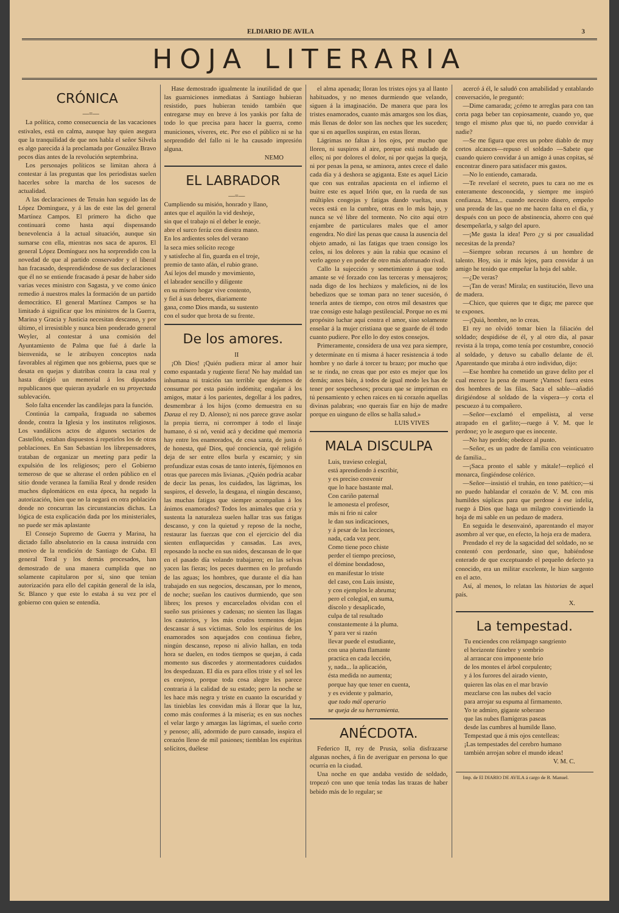ELDIARIO DE AVILA 3
HOJA LITERARIA
CRÓNICA
—=—
La política, como consecuencia de las vacaciones estivales, está en calma, aunque hay quien asegura que la tranquilidad de que nos habla el señor Silvela es algo parecida á la proclamada por González Bravo pocos días antes de la revolución septembrina.
Los personajes políticos se limitan ahora á contestar á las preguntas que los periodistas suelen hacerles sobre la marcha de los sucesos de actualidad.
A las declaraciones de Tetuán han seguido las de López Dominguez, y á las de este las del general Martínez Campos. El primero ha dicho que continuará como hasta aquí dispensando benevolencia á la actual situación, aunque sin sumarse con ella, mientras nos saca de apuros. El general López Domínguez nos ha sorprendido con la novedad de que al partido conservador y el liberal han fracasado, desprendiéndose de sus declaraciones que él no se entiende fracasado á pesar de haber sido varias veces ministro con Sagasta, y ve como único remedio á nuestros males la formación de un partido democrático. El general Martínez Campos se ha limitado á significar que los ministros de la Guerra, Marina y Gracia y Justicia necesitan descanso, y por último, el irresistible y nunca bien ponderado general Weyler, al contestar á una comisión del Ayuntamiento de Palma que fué á darle la bienvenida, se le atribuyen conceptos nada favorables al régimen que nos gobierna, pues que se desata en quejas y diatribas contra la casa real y hasta dirigió un memorial á los diputados republicanos que quieran ayudarle en su proyectada sublevación.
Solo falta encender las candilejas para la función.
Continúa la campaña, fraguada no sabemos donde, contra la Iglesia y los institutos religiosos. Los vandálicos actos de algunos sectarios de Castellón, estaban dispuestos á repetirlos los de otras poblaciones. En San Sebastian los librepensadores, trataban de organizar un meeting para pedir la expulsión de los religiosos; pero el Gobierno temeroso de que se alterase el orden público en el sitio donde veranea la familia Real y donde residen muchos diplomáticos en esta época, ha negado la autorización, bien que no la negará en otra población donde no concurran las circunstancias dichas. La lógica de esta explicación dada por los ministeriales, no puede ser más aplastante
El Consejo Supremo de Guerra y Marina, ha dictado fallo absolutorio en la causa instruida con motivo de la rendición de Santiago de Cuba. El general Toral y los demás procesados, han demostrado de una manera cumplida que no solamente capitularon por sí, sino que tenian autorización para ello del capitán general de la isla, Sr. Blanco y que este lo estaba á su vez por el gobierno con quien se entendía.
Hase demostrado igualmente la inutilidad de que las guarniciones inmediatas á Santiago hubieran resistido, pues hubieran tenido también que entregarse muy en breve á los yankis por falta de todo lo que precisa para hacer la guerra, como municiones, víveres, etc. Por eso el público ni se ha sorprendido del fallo ni le ha causado impresión alguna.
NEMO
EL LABRADOR
—=—
Cumpliendo su misión, honrado y llano,
antes que el aquilón la vid deshoje,
sin que el trabajo ni el deber le enoje.
abre el surco feráz con diestra mano.
En los ardientes soles del verano
la seca mies solícito recoge
y satisfecho al fin, guarda en el troje,
premio de tanto afán, el rubio grano.
Así lejos del mundo y movimiento,
el labrador sencillo y diligente
en su mísero hogar vive contento,
y fiel á sus deberes, diariamente
gana, como Dios manda, su sustento
con el sudor que brota de su frente.
De los amores.
II
¡Oh Dios! ¡Quién pudiera mirar al amor huir como espantada y rugiente fiera! No hay maldad tan inhumana ni traición tan terrible que dejemos de consumar por esta pasión indómita; engañar á los amigos, matar á los parientes, degollar á los padres, desmembrar á los hijos (como demuestra en su Danza el rey D. Alonso); ni nos parece grave asolar la propia tierra, ni corromper á todo el linaje humano, ó si nó, venid acá y decidme qué memoria hay entre los enamorados, de cosa santa, de justa ó de honesta, qué Dios, qué conciencia, qué religión deja de ser entre ellos burla y escarnio; y sin profundizar estas cosas de tanto interés, fijémonos en otras que parecen más livianas. ¿Quién podría acabar de decir las penas, los cuidados, las lágrimas, los suspiros, el desvelo, la desgana, el ningún descanso, las muchas fatigas que siempre acompañan á los ánimos enamorados? Todos los animales que cría y sustenta la naturaleza suelen hallar tras sus fatigas descanso, y con la quietud y reposo de la noche, restaurar las fuerzas que con el ejercicio del dia sienten enflaquecidas y cansadas. Las aves, reposando la noche en sus nidos, descansan de lo que en el pasado día volando trabajaron; en las selvas yacen las fieras; los peces duermen en lo profundo de las aguas; los hombres, que durante el día han trabajado en sus negocios, descansan, por lo menos, de noche; sueñan los cautivos durmiendo, que son libres; los presos y encarcelados olvidan con el sueño sus prisiones y cadenas; no sienten las llagas los cauterios, y los más crudos tormentos dejan descansar á sus víctimas. Solo los espíritus de los enamorados son aquejados con continua fiebre, ningún descanso, reposo ni alivio hallan, en toda hora se duelen, en todos tiempos se quejan, á cada momento sus discordes y atormentadores cuidados los despedazan. El día es para ellos triste y el sol les es enojoso, porque toda cosa alegre les parece contraria á la calidad de su estado; pero la noche se les hace más negra y triste en cuanto la oscuridad y las tinieblas les convidan más á llorar que la luz, como más conformes á la miseria; es en sus noches el velar largo y amargas las lágrimas, el sueño corto y penoso; allí, adormido de puro cansado, inspira el corazón lleno de mil pasiones; tiemblan los espíritus solícitos, duélese
el alma apenada; lloran los tristes ojos ya al llanto habituados, y no menos durmiendo que velando, siguen á la imaginación. De manera que para los tristes enamorados, cuanto más amargos son los dias, más llenas de dolor son las noches que les suceden; que si en aquellos suspiran, en estas lloran.
Lágrimas no faltan á los ojos, por mucho que lloren, ni suspiros al aire, porque está nublado de ellos; ni por dolores el dolor, ni por quejas la queja, ni por penas la pena, se aminora, antes crece el daño cada día y á deshora se agiganta. Este es aquel Licio que con sus entrañas apacienta en el infierno el buitre este es aquel Irión que, en la rueda de sus múltiples congojas y fatigas dando vueltas, unas veces está en la cumbre, otras en lo más bajo, y nunca se vé libre del tormento. No cito aquí otro enjambre de particulares males que el amor engendra. No diré las penas que causa la ausencia del objeto amado, ni las fatigas que traen consigo los celos, ni los dolores y aún la rabia que ocasino el verlo ageno y en poder de otro más afortunado rival.
Callo la sujección y sometimiento á que todo amante se vé forzado con las terceras y mensajeros; nada digo de los hechizos y maleficios, ni de los bebedizos que se toman para no tener sucesión, ó tenerla antes de tiempo, con otros mil desastres que trae consigo este halago pestilencial. Porque no es mi propósito luchar aquí contra el amor, sino solamente enseñar á la mujer cristiana que se guarde de él todo cuanto pudiere. Por ello lo doy estos consejos.
Primeramente, considera de una vez para siempre, y determínate en tí misma á hacer resistencia á todo hombre y no darle á torcer tu brazo; por mucho que se te rinda, no creas que por esto es mejor que los demás; antes bién, á todos de igual modo les has de tener por sospechosos; procura qae se impriman en tú pensamiento y echen raices en tú corazón aquellas divinas palabras; «no querais fiar en hijo de madre porque en uinguno de ellos se halla salud.»
LUIS VIVES
MALA DISCULPA
Luis, travieso colegial,
está aprendiendo á escribir,
y es preciso convenir
que lo hace bastante mal.
Con cariño paternal
le amonesta el profesor,
más ni frio ni calor
le dan sus indicaciones,
y á pesar de las lecciones,
nada, cada vez peor.
Como tiene poco chiste
perder el tiempo precioso,
el dómine bondadoso,
en manifestar lo triste
del caso, con Luis insiste,
y con ejemplos le abruma;
pero el colegial, en suma,
díscolo y desaplicado,
culpa de tal resultado
constantemente á la pluma.
Y para ver si razón
llevar puede el estudiante,
con una pluma flamante
practica en cada lección,
y, nada... la aplicación,
ésta medida no aumenta;
porque hay que tener en cuenta,
y es evidente y palmario,
que todo mál operario
se queja de su herramienta.
ANÉCDOTA.
Federico II, rey de Prusia, solía disfrazarse algunas noches, á fin de averiguar en persona lo que ocurría en la ciudad.
Una noche en que andaba vestido de soldado, tropezó con uno que tenía todas las trazas de haber bebido más de lo regular; se
acercó á él, le saludó con amabilidad y entablando conversación, le preguntó:
—Dime camarada; ¿cómo te arreglas para con tan corta paga beber tan copiosamente, cuando yo, que tengo el mismo plus que tú, no puedo convidar á nadie?
—Se me figura que eres un pobre diablo de muy cortos alcances—repuso el soldado —Sabete que cuando quiero convidar á un amigo á unas copitas, sé encontrar dinero para satisfacer mis gastos.
—No lo entiendo, camarada.
—Te revelaré el secreto, pues tu cara no me es enteramente desconocida, y siempre me inspiró confianza. Mira... cuando necesito dinero, empeño una prenda de las que no me hacen falta en el día, y después con un poco de abstinencia, ahorro con qué desempeñarla, y salgo del apuro.
—¡Me gusta la idea! Pero ¿y si por casualidad necesitas de la prenda?
—Siempre sobran recursos á un hombre de talento. Hoy, sin ir más lejos, para convidar á un amigo he tenido que empeñar la hoja del sable.
—¿De veras?
—¡Tan de veras! Mírala; en sustitución, llevo una de madera.
—Chico, que quieres que te diga; me parece que te expones.
—¡Quiá, hombre, no lo creas.
El rey no olvidó tomar bien la filiación del soldado; despidióse de él, y al otro día, al pasar revista á la tropa, como tenía por costumbre, conoció al soldado, y detuvo su caballo delante de él. Aparentando que miraba á otro individuo, dijo:
—Ese hombre ha cometido un grave delito por el cual merece la pena de muerte ¡Vamos! fuera estos dos hombres de las filas. Saca el sable—añadió dirigiéndose al soldado de la víspera—y corta el pescuezo á tu compañero.
—Señor—exclamó el empeñista, al verse atrapado en el garlito;—ruego á V. M. que le perdone; yo le aseguro que es inocente.
—No hay perdón; obedece al punto.
—Señor, es un padre de familia con veinticuatro de familia...
—¡Saca pronto el sable y mátale!—replicó el monarca, fingiéndose colérico.
—Señor—insistió el truhán, en tono patético;—si no puedo hablandar el corazón de V. M. con mis humildes súplicas para que perdone á ese infeliz, ruego á Dios que haga un milagro convirtiendo la hoja de mi sable en un pedazo de madera.
En seguida le desenvainó, aparentando el mayor asombro al ver que, en efecto, la hoja era de madera.
Prendado el rey de la sagacidad del soldado, no se contentó con perdonarle, sino que, habiéndose enterado de que exceptuando el pequeño defecto ya conocido, era un militar excelente, le hizo sargento en el acto.
Así, al menos, lo relatan las historias de aquel país.
X.
La tempestad.
Tu enciendes con relámpago sangriento
el horizonte fúnebre y sombrío
al arrancar con imponente brío
de los montes el árbol corpulento;
y á los furores del airado viento,
quieren las olas en el mar bravío
mezclarse con las nubes del vacío
para arrojar su espuma al firmamento.
Yo te admiro, gigante soberano
que las nubes flamígeras paseas
desde las cumbres al humilde llano.
Tempestad que á mis ojos centelleas:
¡Las tempestades del cerebro humano
también arrojan sobre el mundo ideas!
V. M. C.
Imp. de El DIARIO DE AVILA á cargo de B. Manuel.